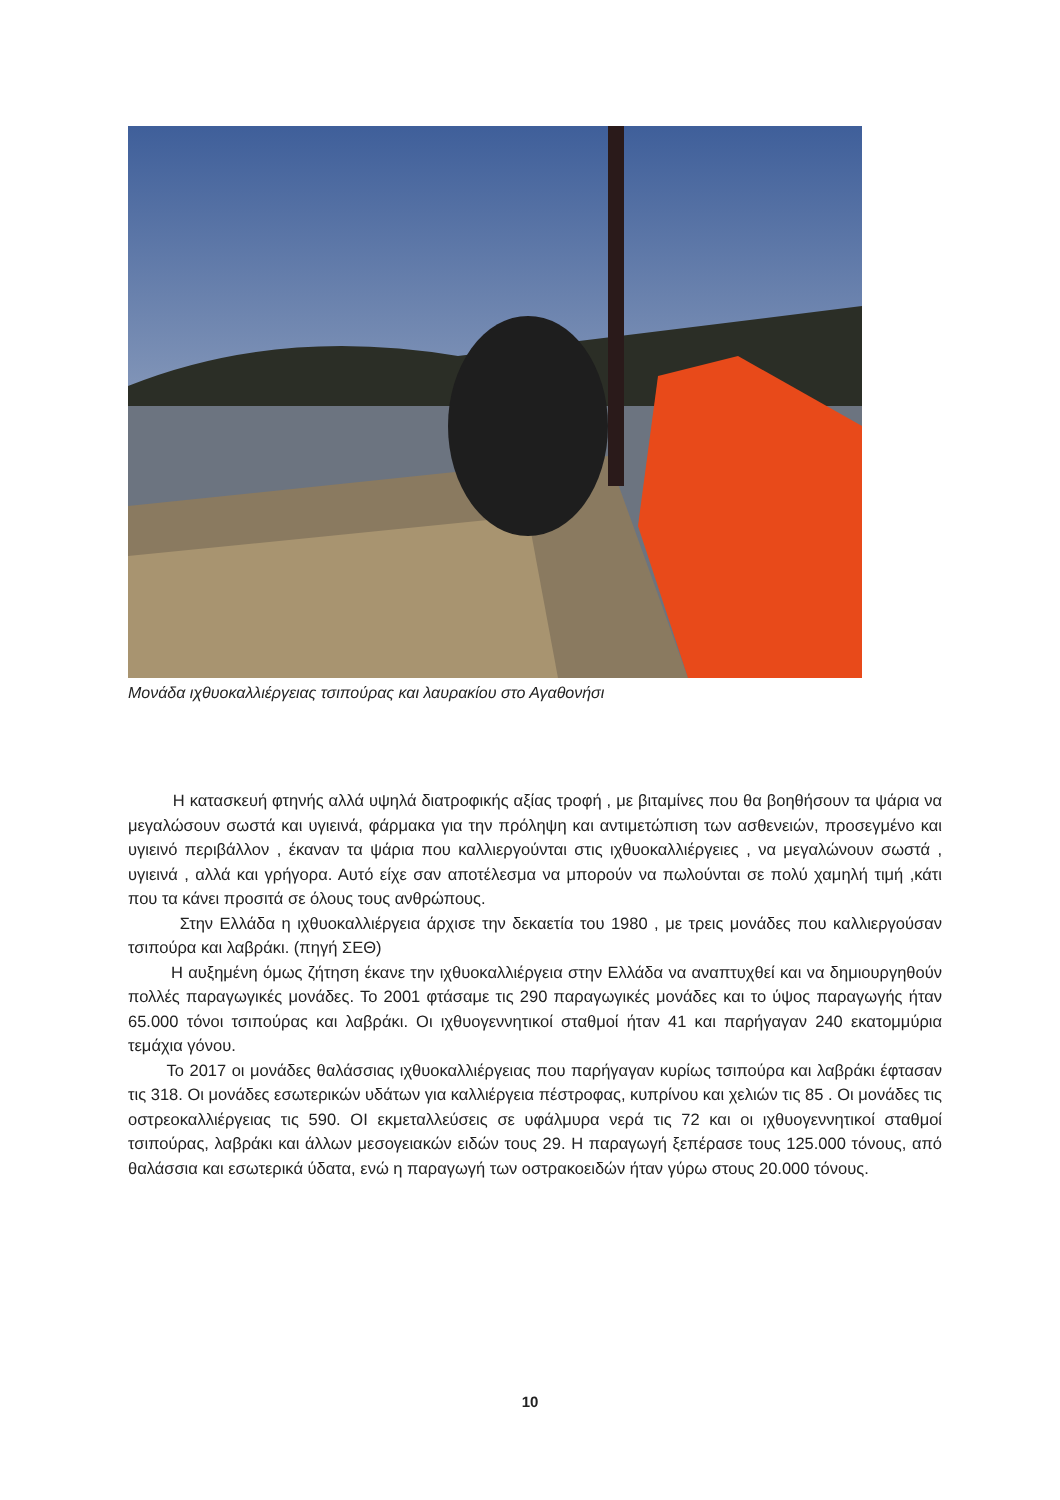Μονάδα ιχθυοκαλλιέργειας τσιπούρας και λαυρακίου στο Αγαθονήσι
Η κατασκευή φτηνής αλλά υψηλά διατροφικής αξίας τροφή , με βιταμίνες που θα βοηθήσουν τα ψάρια να μεγαλώσουν σωστά και υγιεινά, φάρμακα για την πρόληψη και αντιμετώπιση των ασθενειών, προσεγμένο και υγιεινό περιβάλλον , έκαναν τα ψάρια που καλλιεργούνται στις ιχθυοκαλλιέργειες , να μεγαλώνουν σωστά , υγιεινά , αλλά και γρήγορα. Αυτό είχε σαν αποτέλεσμα να μπορούν να πωλούνται σε πολύ χαμηλή τιμή ,κάτι που τα κάνει προσιτά σε όλους τους ανθρώπους.
Στην Ελλάδα η ιχθυοκαλλιέργεια άρχισε την δεκαετία του 1980 , με τρεις μονάδες που καλλιεργούσαν τσιπούρα και λαβράκι. (πηγή ΣΕΘ)
Η αυξημένη όμως ζήτηση έκανε την ιχθυοκαλλιέργεια στην Ελλάδα να αναπτυχθεί και να δημιουργηθούν πολλές παραγωγικές μονάδες. Το 2001 φτάσαμε τις 290 παραγωγικές μονάδες και το ύψος παραγωγής ήταν 65.000 τόνοι τσιπούρας και λαβράκι. Οι ιχθυογεννητικοί σταθμοί ήταν 41 και παρήγαγαν 240 εκατομμύρια τεμάχια γόνου.
Το 2017 οι μονάδες θαλάσσιας ιχθυοκαλλιέργειας που παρήγαγαν κυρίως τσιπούρα και λαβράκι έφτασαν τις 318. Οι μονάδες εσωτερικών υδάτων για καλλιέργεια πέστροφας, κυπρίνου και χελιών τις 85 . Οι μονάδες τις οστρεοκαλλιέργειας τις 590. ΟΙ εκμεταλλεύσεις σε υφάλμυρα νερά τις 72 και οι ιχθυογεννητικοί σταθμοί τσιπούρας, λαβράκι και άλλων μεσογειακών ειδών τους 29. Η παραγωγή ξεπέρασε τους 125.000 τόνους, από θαλάσσια και εσωτερικά ύδατα, ενώ η παραγωγή των οστρακοειδών ήταν γύρω στους 20.000 τόνους.
10